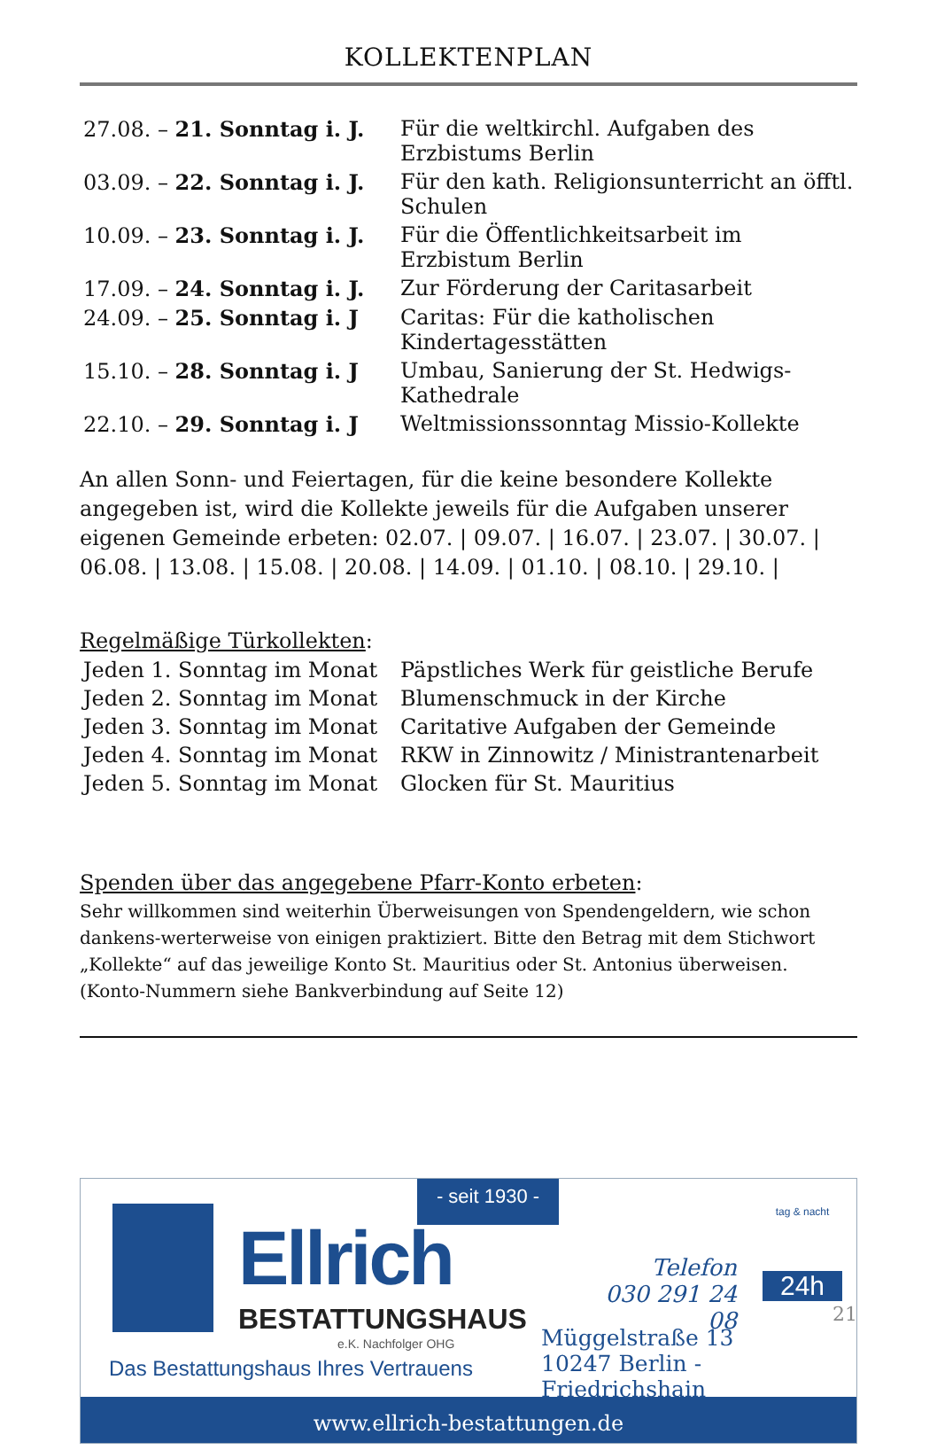KOLLEKTENPLAN
| 27.08. – 21. Sonntag i. J. | Für die weltkirchl. Aufgaben des Erzbistums Berlin |
| 03.09. – 22. Sonntag i. J. | Für den kath. Religionsunterricht an öfftl. Schulen |
| 10.09. – 23. Sonntag i. J. | Für die Öffentlichkeitsarbeit im Erzbistum Berlin |
| 17.09. – 24. Sonntag i. J. | Zur Förderung der Caritasarbeit |
| 24.09. – 25. Sonntag i. J | Caritas: Für die katholischen Kindertagesstätten |
| 15.10. – 28. Sonntag i. J | Umbau, Sanierung der St. Hedwigs-Kathedrale |
| 22.10. – 29. Sonntag i. J | Weltmissionssonntag Missio-Kollekte |
An allen Sonn- und Feiertagen, für die keine besondere Kollekte angegeben ist, wird die Kollekte jeweils für die Aufgaben unserer eigenen Gemeinde erbeten: 02.07. | 09.07. | 16.07. | 23.07. | 30.07. | 06.08. | 13.08. | 15.08. | 20.08. | 14.09. | 01.10. | 08.10. | 29.10. |
Regelmäßige Türkollekten:
| Jeden 1. Sonntag im Monat | Päpstliches Werk für geistliche Berufe |
| Jeden 2. Sonntag im Monat | Blumenschmuck in der Kirche |
| Jeden 3. Sonntag im Monat | Caritative Aufgaben der Gemeinde |
| Jeden 4. Sonntag im Monat | RKW in Zinnowitz / Ministrantenarbeit |
| Jeden 5. Sonntag im Monat | Glocken für St. Mauritius |
Spenden über das angegebene Pfarr-Konto erbeten:
Sehr willkommen sind weiterhin Überweisungen von Spendengeldern, wie schon dankens-werterweise von einigen praktiziert. Bitte den Betrag mit dem Stichwort „Kollekte“ auf das jeweilige Konto St. Mauritius oder St. Antonius überweisen.
(Konto-Nummern siehe Bankverbindung auf Seite 12)
- seit 1930 -
Ellrich
BESTATTUNGSHAUS
e.K. Nachfolger OHG
Das Bestattungshaus Ihres Vertrauens
Telefon
030 291 24 08
tag & nacht
24h
Müggelstraße 13
10247 Berlin - Friedrichshain
www.ellrich-bestattungen.de
21